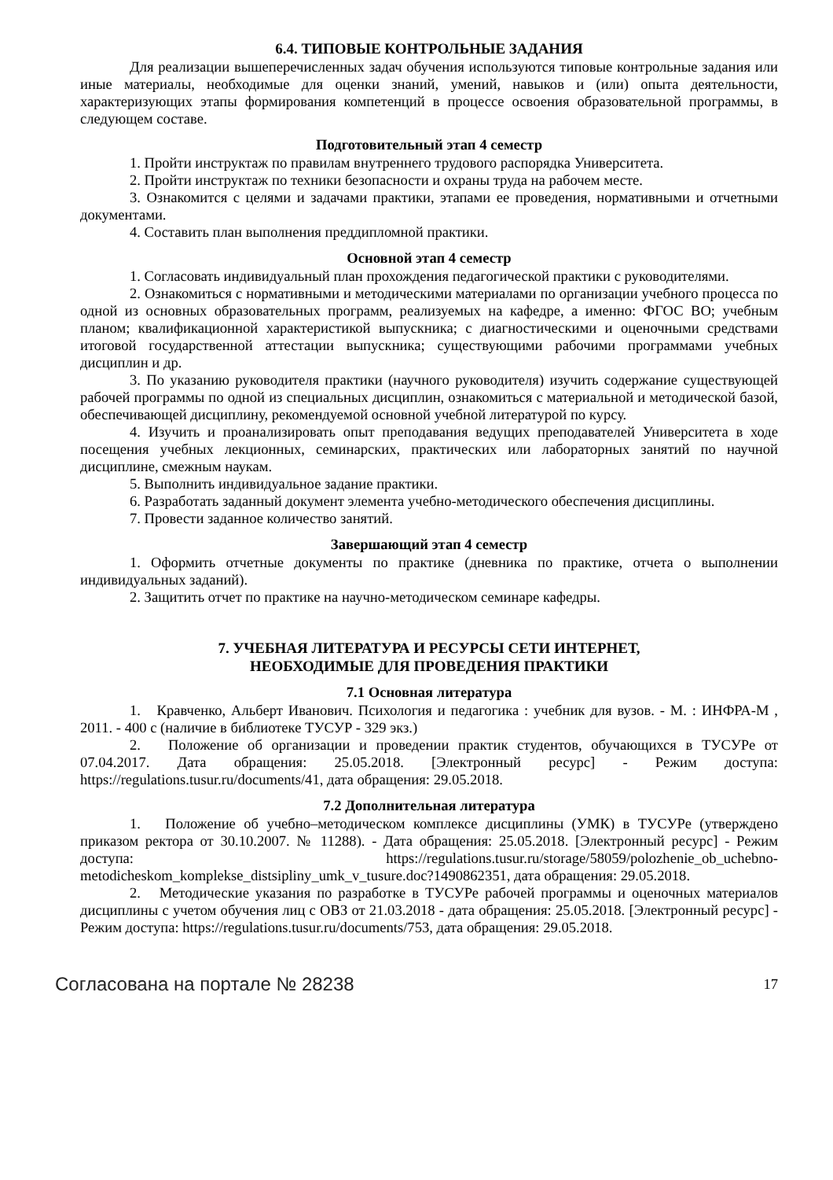6.4. ТИПОВЫЕ КОНТРОЛЬНЫЕ ЗАДАНИЯ
Для реализации вышеперечисленных задач обучения используются типовые контрольные задания или иные материалы, необходимые для оценки знаний, умений, навыков и (или) опыта деятельности, характеризующих этапы формирования компетенций в процессе освоения образовательной программы, в следующем составе.
Подготовительный этап 4 семестр
1. Пройти инструктаж по правилам внутреннего трудового распорядка Университета.
2. Пройти инструктаж по техники безопасности и охраны труда на рабочем месте.
3. Ознакомится с целями и задачами практики, этапами ее проведения, нормативными и отчетными документами.
4. Составить план выполнения преддипломной практики.
Основной этап 4 семестр
1. Согласовать индивидуальный план прохождения педагогической практики с руководителями.
2. Ознакомиться с нормативными и методическими материалами по организации учебного процесса по одной из основных образовательных программ, реализуемых на кафедре, а именно: ФГОС ВО; учебным планом; квалификационной характеристикой выпускника; с диагностическими и оценочными средствами итоговой государственной аттестации выпускника; существующими рабочими программами учебных дисциплин и др.
3. По указанию руководителя практики (научного руководителя) изучить содержание существующей рабочей программы по одной из специальных дисциплин, ознакомиться с материальной и методической базой, обеспечивающей дисциплину, рекомендуемой основной учебной литературой по курсу.
4. Изучить и проанализировать опыт преподавания ведущих преподавателей Университета в ходе посещения учебных лекционных, семинарских, практических или лабораторных занятий по научной дисциплине, смежным наукам.
5. Выполнить индивидуальное задание практики.
6. Разработать заданный документ элемента учебно-методического обеспечения дисциплины.
7. Провести заданное количество занятий.
Завершающий этап 4 семестр
1. Оформить отчетные документы по практике (дневника по практике, отчета о выполнении индивидуальных заданий).
2. Защитить отчет по практике на научно-методическом семинаре кафедры.
7. УЧЕБНАЯ ЛИТЕРАТУРА И РЕСУРСЫ СЕТИ ИНТЕРНЕТ,
НЕОБХОДИМЫЕ ДЛЯ ПРОВЕДЕНИЯ ПРАКТИКИ
7.1 Основная литература
1. Кравченко, Альберт Иванович. Психология и педагогика : учебник для вузов. - М. : ИНФРА-М , 2011. - 400 с (наличие в библиотеке ТУСУР - 329 экз.)
2. Положение об организации и проведении практик студентов, обучающихся в ТУСУРе от 07.04.2017. Дата обращения: 25.05.2018. [Электронный ресурс] - Режим доступа: https://regulations.tusur.ru/documents/41, дата обращения: 29.05.2018.
7.2 Дополнительная литература
1. Положение об учебно–методическом комплексе дисциплины (УМК) в ТУСУРе (утверждено приказом ректора от 30.10.2007. № 11288). - Дата обращения: 25.05.2018. [Электронный ресурс] - Режим доступа: https://regulations.tusur.ru/storage/58059/polozhenie_ob_uchebno-metodicheskom_komplekse_distsipliny_umk_v_tusure.doc?1490862351, дата обращения: 29.05.2018.
2. Методические указания по разработке в ТУСУРе рабочей программы и оценочных материалов дисциплины с учетом обучения лиц с ОВЗ от 21.03.2018 - дата обращения: 25.05.2018. [Электронный ресурс] - Режим доступа: https://regulations.tusur.ru/documents/753, дата обращения: 29.05.2018.
Согласована на портале № 28238 17